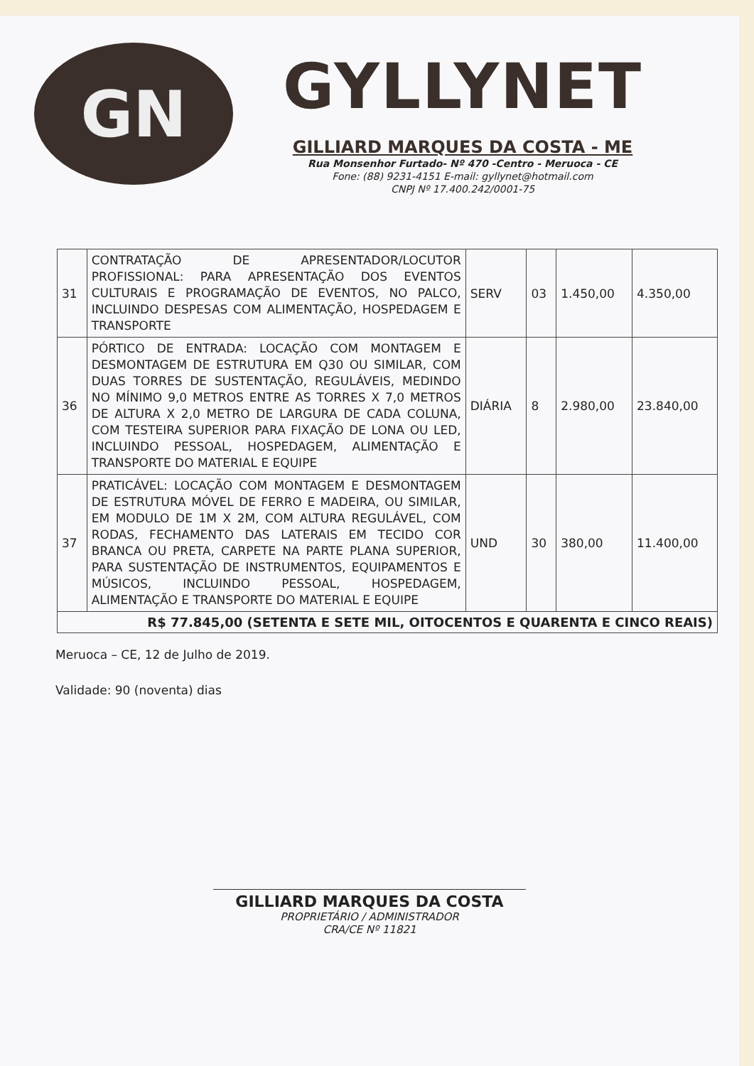GN
GYLLYNET
GILLIARD MARQUES DA COSTA - ME
Rua Monsenhor Furtado- Nº 470 -Centro - Meruoca - CE
Fone: (88) 9231-4151 E-mail: gyllynet@hotmail.com
CNPJ Nº 17.400.242/0001-75
| 31 | CONTRATAÇÃO DE APRESENTADOR/LOCUTOR PROFISSIONAL: PARA APRESENTAÇÃO DOS EVENTOS CULTURAIS E PROGRAMAÇÃO DE EVENTOS, NO PALCO, INCLUINDO DESPESAS COM ALIMENTAÇÃO, HOSPEDAGEM E TRANSPORTE | SERV | 03 | 1.450,00 | 4.350,00 |
| 36 | PÓRTICO DE ENTRADA: LOCAÇÃO COM MONTAGEM E DESMONTAGEM DE ESTRUTURA EM Q30 OU SIMILAR, COM DUAS TORRES DE SUSTENTAÇÃO, REGULÁVEIS, MEDINDO NO MÍNIMO 9,0 METROS ENTRE AS TORRES X 7,0 METROS DE ALTURA X 2,0 METRO DE LARGURA DE CADA COLUNA, COM TESTEIRA SUPERIOR PARA FIXAÇÃO DE LONA OU LED, INCLUINDO PESSOAL, HOSPEDAGEM, ALIMENTAÇÃO E TRANSPORTE DO MATERIAL E EQUIPE | DIÁRIA | 8 | 2.980,00 | 23.840,00 |
| 37 | PRATICÁVEL: LOCAÇÃO COM MONTAGEM E DESMONTAGEM DE ESTRUTURA MÓVEL DE FERRO E MADEIRA, OU SIMILAR, EM MODULO DE 1M X 2M, COM ALTURA REGULÁVEL, COM RODAS, FECHAMENTO DAS LATERAIS EM TECIDO COR BRANCA OU PRETA, CARPETE NA PARTE PLANA SUPERIOR, PARA SUSTENTAÇÃO DE INSTRUMENTOS, EQUIPAMENTOS E MÚSICOS, INCLUINDO PESSOAL, HOSPEDAGEM, ALIMENTAÇÃO E TRANSPORTE DO MATERIAL E EQUIPE | UND | 30 | 380,00 | 11.400,00 |
| R$ 77.845,00 (SETENTA E SETE MIL, OITOCENTOS E QUARENTA E CINCO REAIS) | | | | | |
Meruoca – CE, 12 de Julho de 2019.
Validade: 90 (noventa) dias
GILLIARD MARQUES DA COSTA
PROPRIETÁRIO / ADMINISTRADOR
CRA/CE Nº 11821